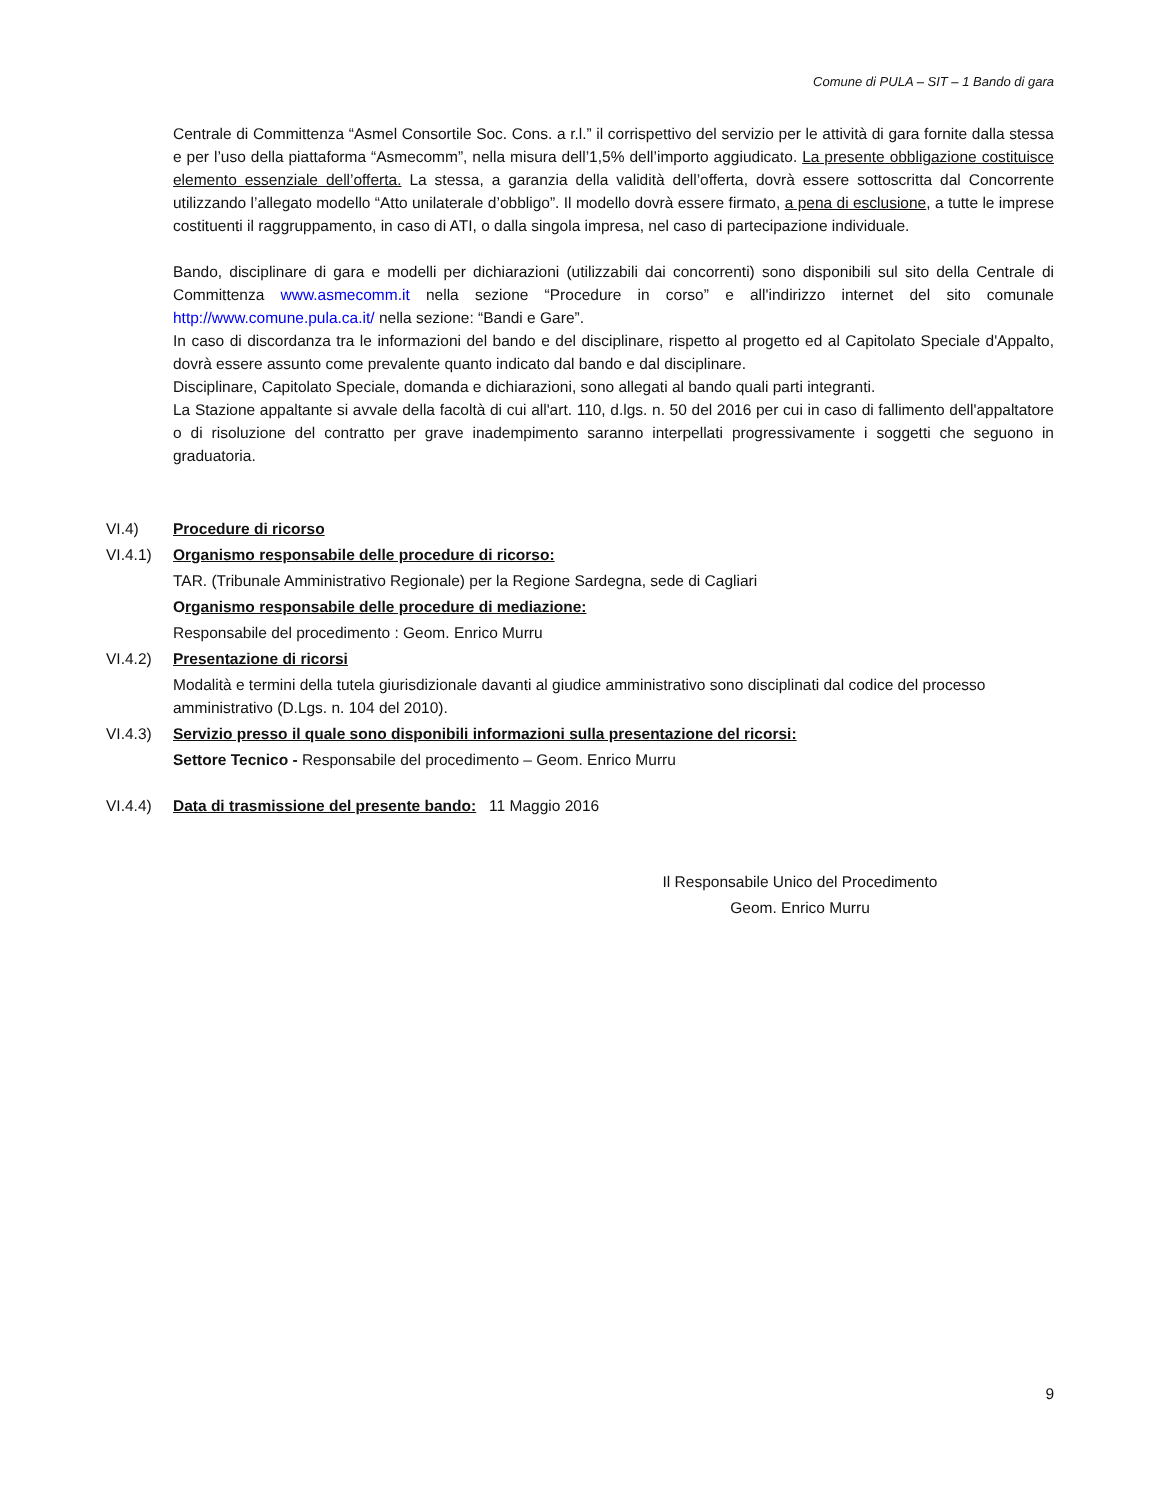Comune di PULA – SIT – 1 Bando di gara
Centrale di Committenza “Asmel Consortile Soc. Cons. a r.l.” il corrispettivo del servizio per le attività di gara fornite dalla stessa e per l’uso della piattaforma “Asmecomm”, nella misura dell’1,5% dell’importo aggiudicato. La presente obbligazione costituisce elemento essenziale dell’offerta. La stessa, a garanzia della validità dell’offerta, dovrà essere sottoscritta dal Concorrente utilizzando l’allegato modello “Atto unilaterale d’obbligo”. Il modello dovrà essere firmato, a pena di esclusione, a tutte le imprese costituenti il raggruppamento, in caso di ATI, o dalla singola impresa, nel caso di partecipazione individuale.
Bando, disciplinare di gara e modelli per dichiarazioni (utilizzabili dai concorrenti) sono disponibili sul sito della Centrale di Committenza www.asmecomm.it nella sezione “Procedure in corso” e all'indirizzo internet del sito comunale http://www.comune.pula.ca.it/ nella sezione: “Bandi e Gare”.
In caso di discordanza tra le informazioni del bando e del disciplinare, rispetto al progetto ed al Capitolato Speciale d'Appalto, dovrà essere assunto come prevalente quanto indicato dal bando e dal disciplinare.
Disciplinare, Capitolato Speciale, domanda e dichiarazioni, sono allegati al bando quali parti integranti.
La Stazione appaltante si avvale della facoltà di cui all'art. 110, d.lgs. n. 50 del 2016 per cui in caso di fallimento dell'appaltatore o di risoluzione del contratto per grave inadempimento saranno interpellati progressivamente i soggetti che seguono in graduatoria.
VI.4) Procedure di ricorso
VI.4.1) Organismo responsabile delle procedure di ricorso:
TAR. (Tribunale Amministrativo Regionale) per la Regione Sardegna, sede di Cagliari
Organismo responsabile delle procedure di mediazione:
Responsabile del procedimento : Geom. Enrico Murru
VI.4.2) Presentazione di ricorsi
Modalità e termini della tutela giurisdizionale davanti al giudice amministrativo sono disciplinati dal codice del processo amministrativo (D.Lgs. n. 104 del 2010).
VI.4.3) Servizio presso il quale sono disponibili informazioni sulla presentazione del ricorsi:
Settore Tecnico - Responsabile del procedimento – Geom. Enrico Murru
VI.4.4) Data di trasmissione del presente bando: 11 Maggio 2016
Il Responsabile Unico del Procedimento
Geom. Enrico Murru
9